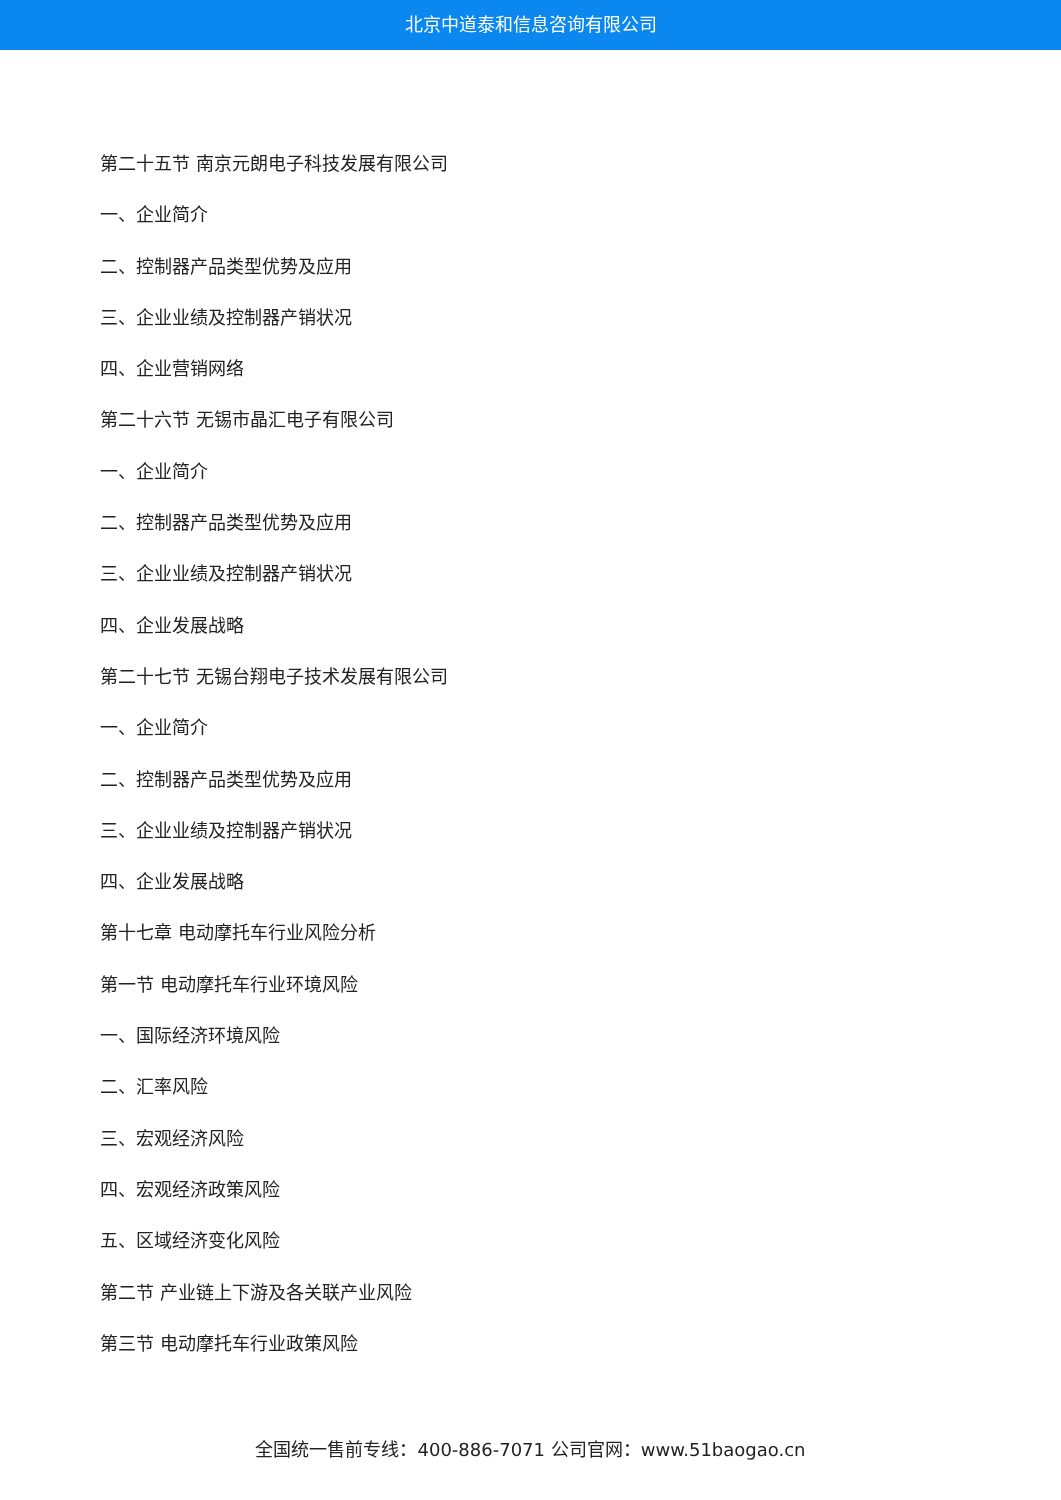北京中道泰和信息咨询有限公司
第二十五节 南京元朗电子科技发展有限公司
一、企业简介
二、控制器产品类型优势及应用
三、企业业绩及控制器产销状况
四、企业营销网络
第二十六节 无锡市晶汇电子有限公司
一、企业简介
二、控制器产品类型优势及应用
三、企业业绩及控制器产销状况
四、企业发展战略
第二十七节 无锡台翔电子技术发展有限公司
一、企业简介
二、控制器产品类型优势及应用
三、企业业绩及控制器产销状况
四、企业发展战略
第十七章 电动摩托车行业风险分析
第一节 电动摩托车行业环境风险
一、国际经济环境风险
二、汇率风险
三、宏观经济风险
四、宏观经济政策风险
五、区域经济变化风险
第二节 产业链上下游及各关联产业风险
第三节 电动摩托车行业政策风险
全国统一售前专线：400-886-7071 公司官网：www.51baogao.cn